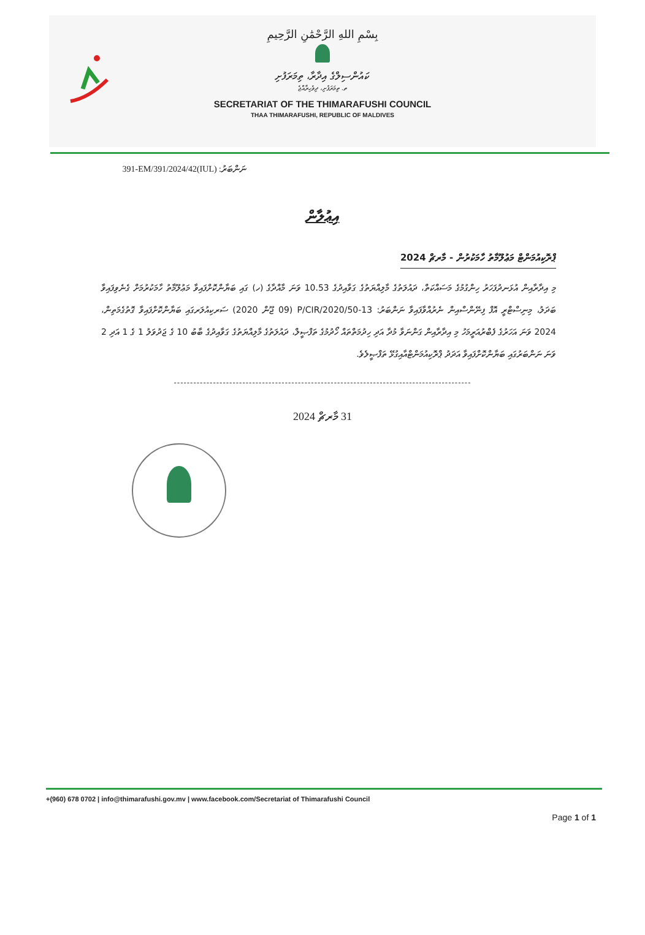بِسْمِ اللهِ الرَّحْمَٰنِ الرَّحِيمِ
ކައުންސިލްގެ އިދާރާ، ތިމަރަފުށި
ތ. ތިމަރަފުށި، ދިވެހިރާއްޖެ
SECRETARIAT OF THE THIMARAFUSHI COUNCIL
THAA THIMARAFUSHI, REPUBLIC OF MALDIVES
ނަންބަރު: (IUL)391-EM/391/2024/42
އިޢުލާން
ޕްރޮކިއުމަންޓް މަޢުލޫމާތު ހާމަކުރުން - މާރޗް 2024
މި އިދާރާއިން އުޅަނދުފަހަރު ހިންގުމުގެ މަސައްކަތް، ދައުލަތުގެ މާލިއްޔަތުގެ ގަވާއިދުގެ 10.53 ވަނަ މާއްދާގެ (ހ) ގައި ބަޔާންކޮށްފައިވާ މަޢުލޫމާތު ހާމަކުރުމަށް ގެނެވިފައިވާ ބަދަލު، މިނިސްޓްރީ އޮފް ފިނޭންސްއިން ނެރުއްވާފައިވާ ނަންބަރު: P/CIR/2020/50-13 (09 ޖޫން 2020) ސަރކިއުލަރގައި ބަޔާންކޮށްފައިވާ ގޮތުގެމަތިން، 2024 ވަނަ އަހަރުގެ ފެބްރުއަރީމަހު މި އިދާރާއިން ގަންނަވާ މުދާ އަދި ހިދުމަތްތައް ހޯދުމުގެ ތަފްޞީލް، ދައުލަތުގެ މާލިއްޔަތުގެ ގަވާއިދުގެ ބާބު 10 ގެ ޖަދުވަލު 1 ގެ 1 އަދި 2 ވަނަ ނަންބަރުގައި ބަޔާންކޮށްފައިވާ އަދަދު ޕްރޮކިއުމަންޓްއާއިގުޅޭ ތަފްޞީލެވެ.
-------------------------------------------------------------------------------------------
31 މާރޗް 2024
+(960) 678 0702 | info@thimarafushi.gov.mv | www.facebook.com/Secretariat of Thimarafushi Council
Page 1 of 1